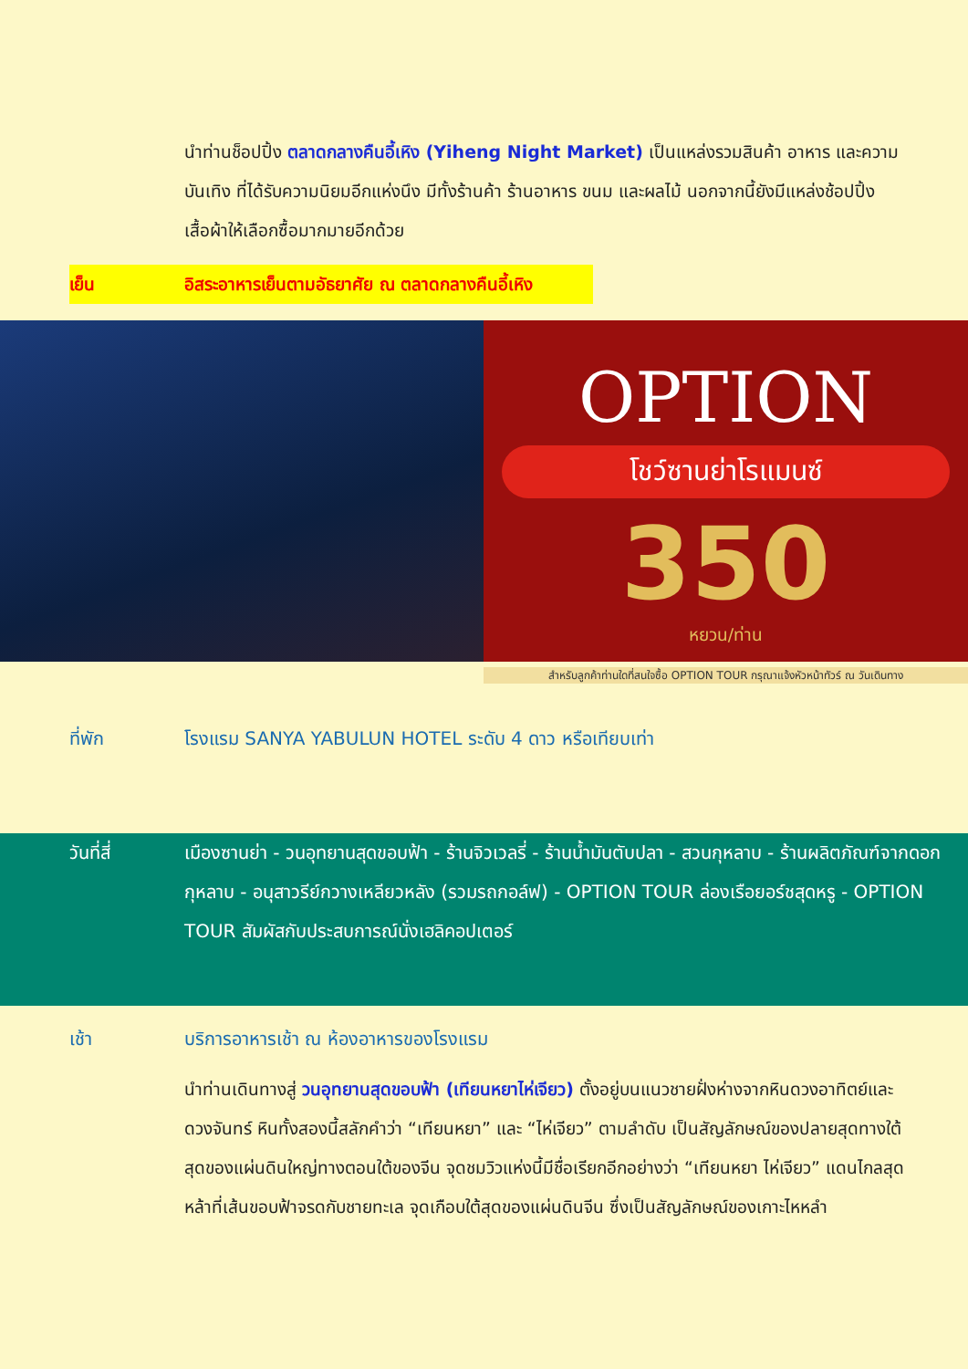นำท่านช็อปปิ้ง ตลาดกลางคืนอี้เหิง (Yiheng Night Market) เป็นแหล่งรวมสินค้า อาหาร และความบันเทิง ที่ได้รับความนิยมอีกแห่งนึง มีทั้งร้านค้า ร้านอาหาร ขนม และผลไม้ นอกจากนี้ยังมีแหล่งช้อปปิ้งเสื้อผ้าให้เลือกซื้อมากมายอีกด้วย
เย็น อิสระอาหารเย็นตามอัธยาศัย ณ ตลาดกลางคืนอี้เหิง
OPTION
โชว์ซานย่าโรแมนซ์
350
หยวน/ท่าน
สำหรับลูกค้าท่านใดที่สนใจซื้อ OPTION TOUR กรุณาแจ้งหัวหน้าทัวร์ ณ วันเดินทาง
ที่พัก โรงแรม SANYA YABULUN HOTEL ระดับ 4 ดาว หรือเทียบเท่า
วันที่สี่ เมืองซานย่า - วนอุทยานสุดขอบฟ้า - ร้านจิวเวลรี่ - ร้านน้ำมันตับปลา - สวนกุหลาบ - ร้านผลิตภัณฑ์จากดอกกุหลาบ - อนุสาวรีย์กวางเหลียวหลัง (รวมรถกอล์ฟ) - OPTION TOUR ล่องเรือยอร์ชสุดหรู - OPTION TOUR สัมผัสกับประสบการณ์นั่งเฮลิคอปเตอร์
เช้า บริการอาหารเช้า ณ ห้องอาหารของโรงแรม
นำท่านเดินทางสู่ วนอุทยานสุดขอบฟ้า (เทียนหยาไห่เจียว) ตั้งอยู่บนแนวชายฝั่งห่างจากหินดวงอาทิตย์และดวงจันทร์ หินทั้งสองนี้สลักคำว่า “เทียนหยา” และ “ไห่เจียว” ตามลำดับ เป็นสัญลักษณ์ของปลายสุดทางใต้สุดของแผ่นดินใหญ่ทางตอนใต้ของจีน จุดชมวิวแห่งนี้มีชื่อเรียกอีกอย่างว่า “เทียนหยา ไห่เจียว” แดนไกลสุดหล้าที่เส้นขอบฟ้าจรดกับชายทะเล จุดเกือบใต้สุดของแผ่นดินจีน ซึ่งเป็นสัญลักษณ์ของเกาะไหหลำ